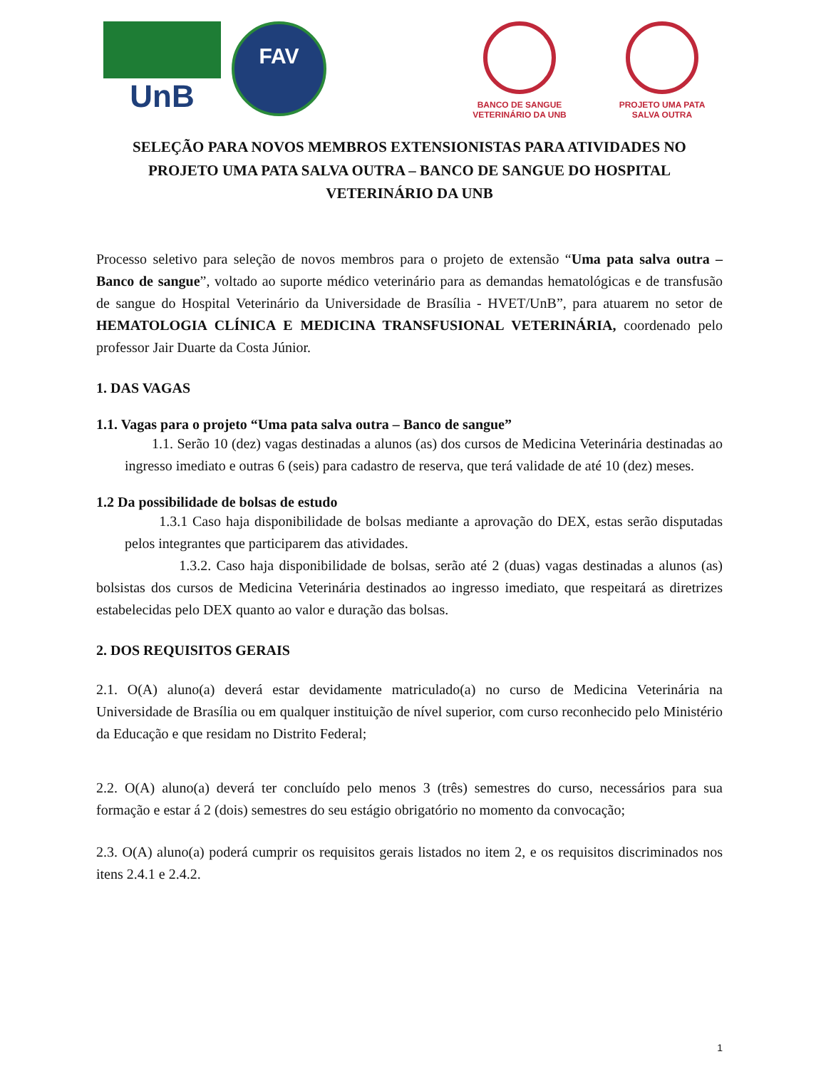UnB
FAV
BANCO DE SANGUE
VETERINÁRIO DA UNB
PROJETO UMA PATA
SALVA OUTRA
SELEÇÃO PARA NOVOS MEMBROS EXTENSIONISTAS PARA ATIVIDADES NO PROJETO UMA PATA SALVA OUTRA – BANCO DE SANGUE DO HOSPITAL VETERINÁRIO DA UNB
Processo seletivo para seleção de novos membros para o projeto de extensão “Uma pata salva outra – Banco de sangue”, voltado ao suporte médico veterinário para as demandas hematológicas e de transfusão de sangue do Hospital Veterinário da Universidade de Brasília - HVET/UnB”, para atuarem no setor de HEMATOLOGIA CLÍNICA E MEDICINA TRANSFUSIONAL VETERINÁRIA, coordenado pelo professor Jair Duarte da Costa Júnior.
1. DAS VAGAS
1.1. Vagas para o projeto “Uma pata salva outra – Banco de sangue”
1.1. Serão 10 (dez) vagas destinadas a alunos (as) dos cursos de Medicina Veterinária destinadas ao ingresso imediato e outras 6 (seis) para cadastro de reserva, que terá validade de até 10 (dez) meses.
1.2 Da possibilidade de bolsas de estudo
1.3.1 Caso haja disponibilidade de bolsas mediante a aprovação do DEX, estas serão disputadas pelos integrantes que participarem das atividades.
1.3.2. Caso haja disponibilidade de bolsas, serão até 2 (duas) vagas destinadas a alunos (as) bolsistas dos cursos de Medicina Veterinária destinados ao ingresso imediato, que respeitará as diretrizes estabelecidas pelo DEX quanto ao valor e duração das bolsas.
2. DOS REQUISITOS GERAIS
2.1. O(A) aluno(a) deverá estar devidamente matriculado(a) no curso de Medicina Veterinária na Universidade de Brasília ou em qualquer instituição de nível superior, com curso reconhecido pelo Ministério da Educação e que residam no Distrito Federal;
2.2. O(A) aluno(a) deverá ter concluído pelo menos 3 (três) semestres do curso, necessários para sua formação e estar á 2 (dois) semestres do seu estágio obrigatório no momento da convocação;
2.3. O(A) aluno(a) poderá cumprir os requisitos gerais listados no item 2, e os requisitos discriminados nos itens 2.4.1 e 2.4.2.
1